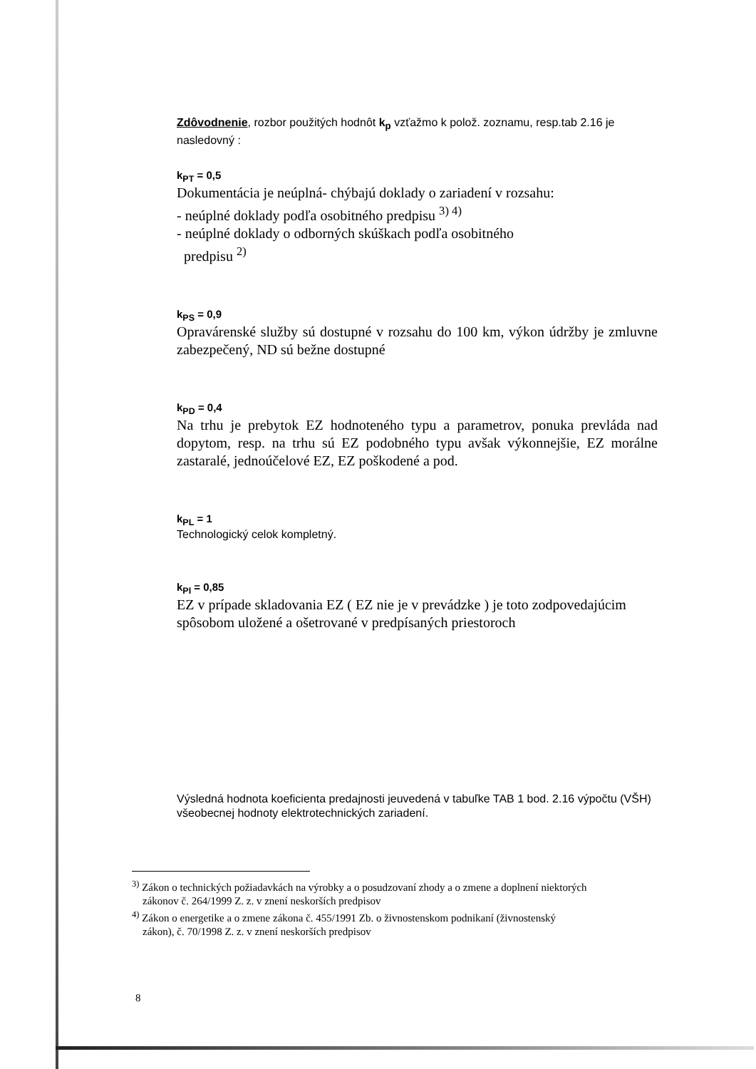Zdôvodnenie, rozbor použitých hodnôt k<sub>p</sub> vzťažmo k polož. zoznamu, resp.tab 2.16 je nasledovný :
k<sub>PT</sub> = 0,5
Dokumentácia je neúplná- chýbajú doklady o zariadení v rozsahu:
- neúplné doklady podľa osobitného predpisu <sup>3) 4)</sup>
- neúplné doklady o odborných skúškach podľa osobitného
predpisu <sup>2)</sup>
k<sub>PS</sub> = 0,9
Opravárenské služby sú dostupné v rozsahu do 100 km, výkon údržby je zmluvne zabezpečený, ND sú bežne dostupné
k<sub>PD</sub> = 0,4
Na trhu je prebytok EZ hodnoteného typu a parametrov, ponuka prevláda nad dopytom, resp. na trhu sú EZ podobného typu avšak výkonnejšie, EZ morálne zastaralé, jednoúčelové EZ, EZ poškodené a pod.
k<sub>PL</sub> = 1
Technologický celok kompletný.
k<sub>PI</sub> = 0,85
EZ v prípade skladovania EZ ( EZ nie je v prevádzke ) je toto zodpovedajúcim spôsobom uložené a ošetrované v predpísaných priestoroch
Výsledná hodnota koeficienta predajnosti jeuvedená v tabuľke TAB 1 bod. 2.16 výpočtu (VŠH) všeobecnej hodnoty elektrotechnických zariadení.
<sup>3)</sup> Zákon o technických požiadavkách na výrobky a o posudzovaní zhody a o zmene a doplnení niektorých
zákonov č. 264/1999 Z. z. v znení neskorších predpisov
<sup>4)</sup> Zákon o energetike a o zmene zákona č. 455/1991 Zb. o živnostenskom podnikaní (živnostenský
zákon), č. 70/1998 Z. z. v znení neskorších predpisov
8